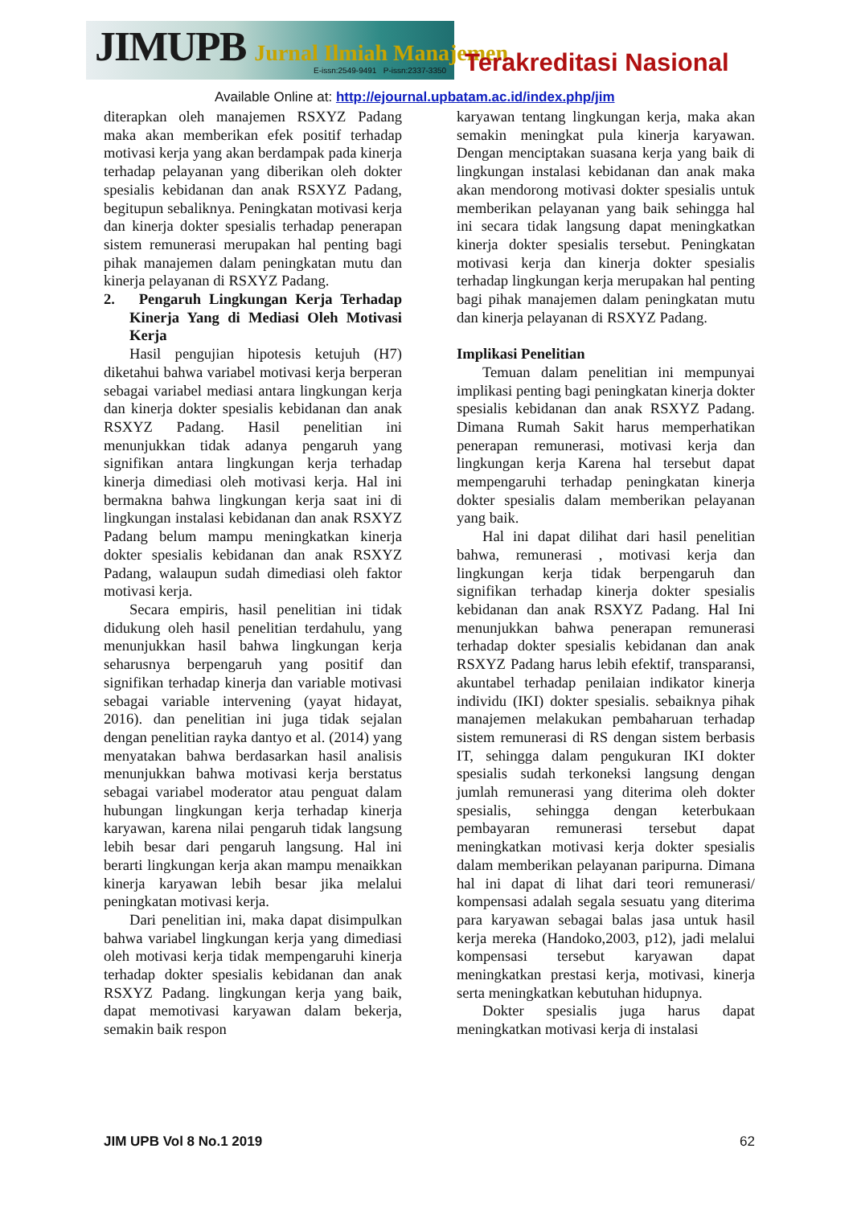JIMUPB Jurnal Ilmiah Manajemen
E-issn:2549-9491 P-issn:2337-3350
Terakreditasi Nasional
Available Online at: http://ejournal.upbatam.ac.id/index.php/jim
diterapkan oleh manajemen RSXYZ Padang maka akan memberikan efek positif terhadap motivasi kerja yang akan berdampak pada kinerja terhadap pelayanan yang diberikan oleh dokter spesialis kebidanan dan anak RSXYZ Padang, begitupun sebaliknya. Peningkatan motivasi kerja dan kinerja dokter spesialis terhadap penerapan sistem remunerasi merupakan hal penting bagi pihak manajemen dalam peningkatan mutu dan kinerja pelayanan di RSXYZ Padang.
2. Pengaruh Lingkungan Kerja Terhadap Kinerja Yang di Mediasi Oleh Motivasi Kerja
Hasil pengujian hipotesis ketujuh (H7) diketahui bahwa variabel motivasi kerja berperan sebagai variabel mediasi antara lingkungan kerja dan kinerja dokter spesialis kebidanan dan anak RSXYZ Padang. Hasil penelitian ini menunjukkan tidak adanya pengaruh yang signifikan antara lingkungan kerja terhadap kinerja dimediasi oleh motivasi kerja. Hal ini bermakna bahwa lingkungan kerja saat ini di lingkungan instalasi kebidanan dan anak RSXYZ Padang belum mampu meningkatkan kinerja dokter spesialis kebidanan dan anak RSXYZ Padang, walaupun sudah dimediasi oleh faktor motivasi kerja.
Secara empiris, hasil penelitian ini tidak didukung oleh hasil penelitian terdahulu, yang menunjukkan hasil bahwa lingkungan kerja seharusnya berpengaruh yang positif dan signifikan terhadap kinerja dan variable motivasi sebagai variable intervening (yayat hidayat, 2016). dan penelitian ini juga tidak sejalan dengan penelitian rayka dantyo et al. (2014) yang menyatakan bahwa berdasarkan hasil analisis menunjukkan bahwa motivasi kerja berstatus sebagai variabel moderator atau penguat dalam hubungan lingkungan kerja terhadap kinerja karyawan, karena nilai pengaruh tidak langsung lebih besar dari pengaruh langsung. Hal ini berarti lingkungan kerja akan mampu menaikkan kinerja karyawan lebih besar jika melalui peningkatan motivasi kerja.
Dari penelitian ini, maka dapat disimpulkan bahwa variabel lingkungan kerja yang dimediasi oleh motivasi kerja tidak mempengaruhi kinerja terhadap dokter spesialis kebidanan dan anak RSXYZ Padang. lingkungan kerja yang baik, dapat memotivasi karyawan dalam bekerja, semakin baik respon
karyawan tentang lingkungan kerja, maka akan semakin meningkat pula kinerja karyawan. Dengan menciptakan suasana kerja yang baik di lingkungan instalasi kebidanan dan anak maka akan mendorong motivasi dokter spesialis untuk memberikan pelayanan yang baik sehingga hal ini secara tidak langsung dapat meningkatkan kinerja dokter spesialis tersebut. Peningkatan motivasi kerja dan kinerja dokter spesialis terhadap lingkungan kerja merupakan hal penting bagi pihak manajemen dalam peningkatan mutu dan kinerja pelayanan di RSXYZ Padang.
Implikasi Penelitian
Temuan dalam penelitian ini mempunyai implikasi penting bagi peningkatan kinerja dokter spesialis kebidanan dan anak RSXYZ Padang. Dimana Rumah Sakit harus memperhatikan penerapan remunerasi, motivasi kerja dan lingkungan kerja Karena hal tersebut dapat mempengaruhi terhadap peningkatan kinerja dokter spesialis dalam memberikan pelayanan yang baik.
Hal ini dapat dilihat dari hasil penelitian bahwa, remunerasi , motivasi kerja dan lingkungan kerja tidak berpengaruh dan signifikan terhadap kinerja dokter spesialis kebidanan dan anak RSXYZ Padang. Hal Ini menunjukkan bahwa penerapan remunerasi terhadap dokter spesialis kebidanan dan anak RSXYZ Padang harus lebih efektif, transparansi, akuntabel terhadap penilaian indikator kinerja individu (IKI) dokter spesialis. sebaiknya pihak manajemen melakukan pembaharuan terhadap sistem remunerasi di RS dengan sistem berbasis IT, sehingga dalam pengukuran IKI dokter spesialis sudah terkoneksi langsung dengan jumlah remunerasi yang diterima oleh dokter spesialis, sehingga dengan keterbukaan pembayaran remunerasi tersebut dapat meningkatkan motivasi kerja dokter spesialis dalam memberikan pelayanan paripurna. Dimana hal ini dapat di lihat dari teori remunerasi/ kompensasi adalah segala sesuatu yang diterima para karyawan sebagai balas jasa untuk hasil kerja mereka (Handoko,2003, p12), jadi melalui kompensasi tersebut karyawan dapat meningkatkan prestasi kerja, motivasi, kinerja serta meningkatkan kebutuhan hidupnya.
Dokter spesialis juga harus dapat meningkatkan motivasi kerja di instalasi
JIM UPB Vol 8 No.1 2019 62